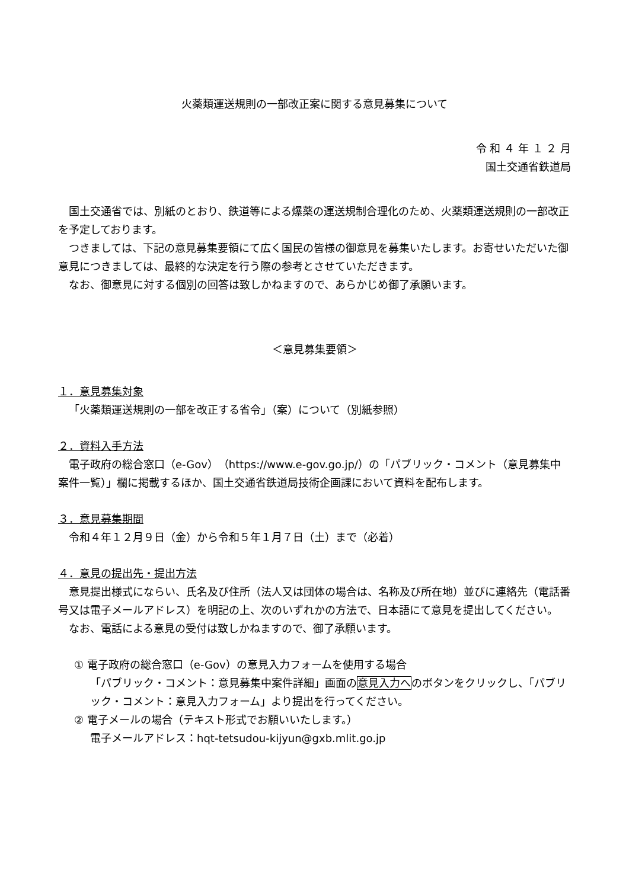火薬類運送規則の一部改正案に関する意見募集について
令 和 ４ 年 １ ２ 月
国土交通省鉄道局
国土交通省では、別紙のとおり、鉄道等による爆薬の運送規制合理化のため、火薬類運送規則の一部改正を予定しております。
つきましては、下記の意見募集要領にて広く国民の皆様の御意見を募集いたします。お寄せいただいた御意見につきましては、最終的な決定を行う際の参考とさせていただきます。
なお、御意見に対する個別の回答は致しかねますので、あらかじめ御了承願います。
＜意見募集要領＞
１．意見募集対象
「火薬類運送規則の一部を改正する省令」（案）について（別紙参照）
２．資料入手方法
電子政府の総合窓口（e-Gov）（https://www.e-gov.go.jp/）の「パブリック・コメント（意見募集中案件一覧）」欄に掲載するほか、国土交通省鉄道局技術企画課において資料を配布します。
３．意見募集期間
令和４年１２月９日（金）から令和５年１月７日（土）まで（必着）
４．意見の提出先・提出方法
意見提出様式にならい、氏名及び住所（法人又は団体の場合は、名称及び所在地）並びに連絡先（電話番号又は電子メールアドレス）を明記の上、次のいずれかの方法で、日本語にて意見を提出してください。
なお、電話による意見の受付は致しかねますので、御了承願います。
① 電子政府の総合窓口（e-Gov）の意見入力フォームを使用する場合
「パブリック・コメント：意見募集中案件詳細」画面の意見入力へのボタンをクリックし、「パブリック・コメント：意見入力フォーム」より提出を行ってください。
② 電子メールの場合（テキスト形式でお願いいたします。）
電子メールアドレス：hqt-tetsudou-kijyun@gxb.mlit.go.jp